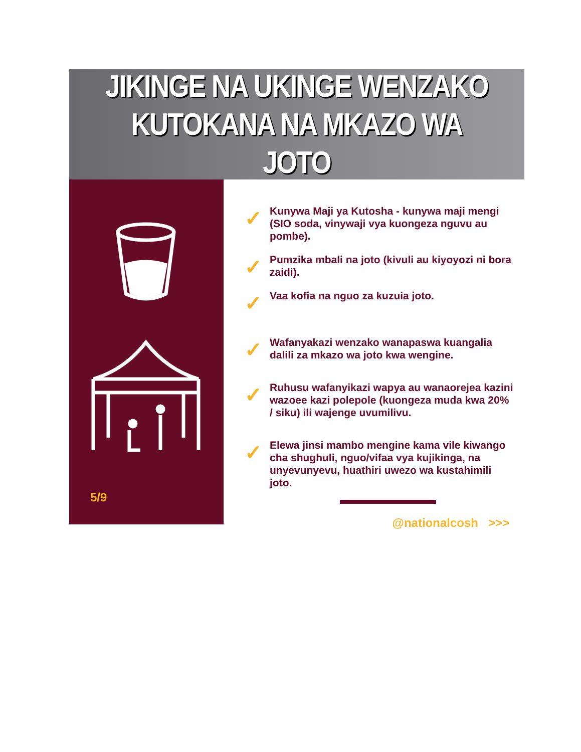JIKINGE NA UKINGE WENZAKO
KUTOKANA NA MKAZO WA JOTO
5/9
✓
Kunywa Maji ya Kutosha - kunywa maji mengi (SIO soda, vinywaji vya kuongeza nguvu au pombe).
✓
Pumzika mbali na joto (kivuli au kiyoyozi ni bora zaidi).
✓
Vaa kofia na nguo za kuzuia joto.
✓
Wafanyakazi wenzako wanapaswa kuangalia dalili za mkazo wa joto kwa wengine.
✓
Ruhusu wafanyikazi wapya au wanaorejea kazini wazoee kazi polepole (kuongeza muda kwa 20% / siku) ili wajenge uvumilivu.
✓
Elewa jinsi mambo mengine kama vile kiwango cha shughuli, nguo/vifaa vya kujikinga, na unyevunyevu, huathiri uwezo wa kustahimili joto.
@nationalcosh >>>